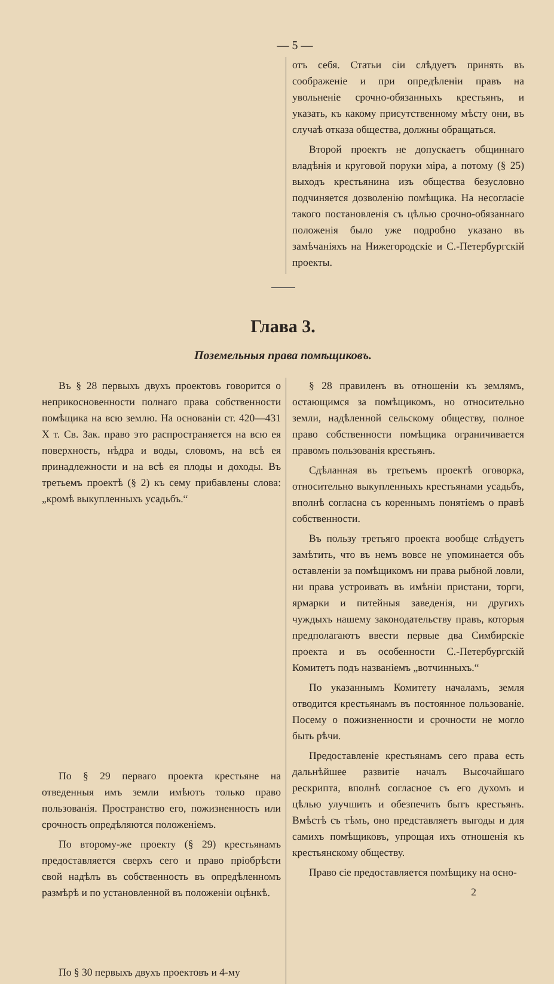— 5 —
отъ себя. Статьи сіи слѣдуетъ принять въ соображеніе и при опредѣленіи правъ на увольненіе срочно-обязанныхъ крестьянъ, и указать, къ какому присутственному мѣсту они, въ случаѣ отказа общества, должны обращаться.
Второй проектъ не допускаетъ общиннаго владѣнія и круговой поруки міра, а потому (§ 25) выходъ крестьянина изъ общества безусловно подчиняется дозволенію помѣщика. На несогласіе такого постановленія съ цѣлью срочно-обязаннаго положенія было уже подробно указано въ замѣчаніяхъ на Нижегородскіе и С.-Петербургскій проекты.
Глава 3.
Поземельныя права помѣщиковъ.
Въ § 28 первыхъ двухъ проектовъ говорится о неприкосновенности полнаго права собственности помѣщика на всю землю. На основаніи ст. 420—431 X т. Св. Зак. право это распространяется на всю ея поверхность, нѣдра и воды, словомъ, на всѣ ея принадлежности и на всѣ ея плоды и доходы. Въ третьемъ проектѣ (§ 2) къ сему прибавлены слова: „кромѣ выкупленныхъ усадьбъ.“
По § 29 перваго проекта крестьяне на отведенныя имъ земли имѣютъ только право пользованія. Пространство его, пожизненность или срочность опредѣляются положеніемъ.
По второму-же проекту (§ 29) крестьянамъ предоставляется сверхъ сего и право пріобрѣсти свой надѣлъ въ собственность въ опредѣленномъ размѣрѣ и по установленной въ положеніи оцѣнкѣ.
По § 30 первыхъ двухъ проектовъ и 4-му
§ 28 правиленъ въ отношеніи къ землямъ, остающимся за помѣщикомъ, но относительно земли, надѣленной сельскому обществу, полное право собственности помѣщика ограничивается правомъ пользованія крестьянъ.
Сдѣланная въ третьемъ проектѣ оговорка, относительно выкупленныхъ крестьянами усадьбъ, вполнѣ согласна съ кореннымъ понятіемъ о правѣ собственности.
Въ пользу третьяго проекта вообще слѣдуетъ замѣтить, что въ немъ вовсе не упоминается объ оставленіи за помѣщикомъ ни права рыбной ловли, ни права устроивать въ имѣніи пристани, торги, ярмарки и питейныя заведенія, ни другихъ чуждыхъ нашему законодательству правъ, которыя предполагаютъ ввести первые два Симбирскіе проекта и въ особенности С.-Петербургскій Комитетъ подъ названіемъ „вотчинныхъ.“
По указаннымъ Комитету началамъ, земля отводится крестьянамъ въ постоянное пользованіе. Посему о пожизненности и срочности не могло быть рѣчи.
Предоставленіе крестьянамъ сего права есть дальнѣйшее развитіе началъ Высочайшаго рескрипта, вполнѣ согласное съ его духомъ и цѣлью улучшить и обезпечить бытъ крестьянъ. Вмѣстѣ съ тѣмъ, оно представляетъ выгоды и для самихъ помѣщиковъ, упрощая ихъ отношенія къ крестьянскому обществу.
Право сіе предоставляется помѣщику на осно-
2